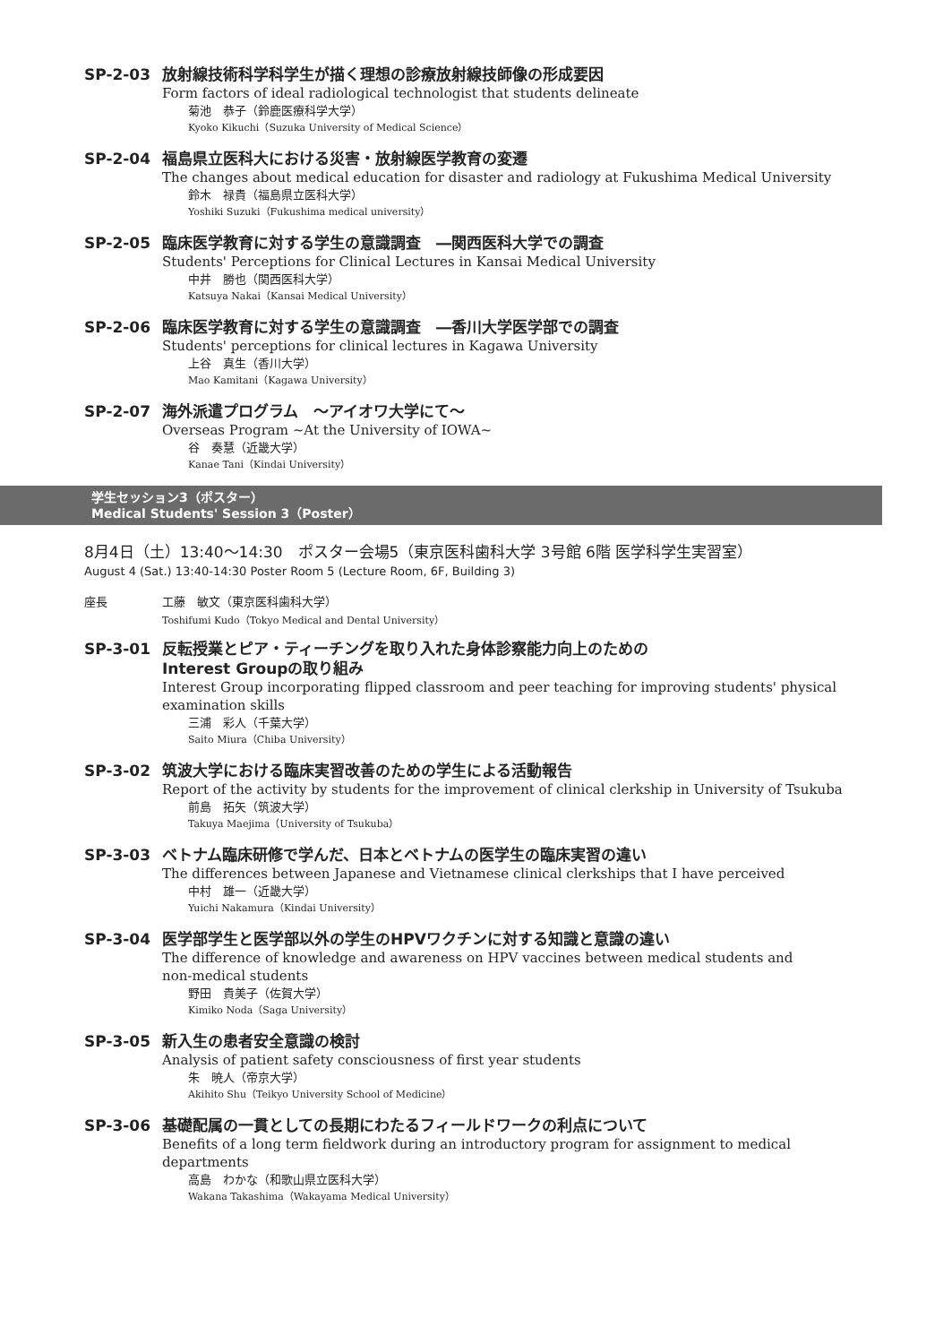SP-2-03 放射線技術科学科学生が描く理想の診療放射線技師像の形成要因
Form factors of ideal radiological technologist that students delineate
菊池　恭子（鈴鹿医療科学大学）
Kyoko Kikuchi（Suzuka University of Medical Science）
SP-2-04 福島県立医科大における災害・放射線医学教育の変遷
The changes about medical education for disaster and radiology at Fukushima Medical University
鈴木　禄貴（福島県立医科大学）
Yoshiki Suzuki（Fukushima medical university）
SP-2-05 臨床医学教育に対する学生の意識調査　―関西医科大学での調査
Students' Perceptions for Clinical Lectures in Kansai Medical University
中井　勝也（関西医科大学）
Katsuya Nakai（Kansai Medical University）
SP-2-06 臨床医学教育に対する学生の意識調査　―香川大学医学部での調査
Students' perceptions for clinical lectures in Kagawa University
上谷　真生（香川大学）
Mao Kamitani（Kagawa University）
SP-2-07 海外派遣プログラム　～アイオワ大学にて～
Overseas Program ~At the University of IOWA~
谷　奏慧（近畿大学）
Kanae Tani（Kindai University）
学生セッション3（ポスター）
Medical Students' Session 3（Poster）
8月4日（土）13:40～14:30　ポスター会場5（東京医科歯科大学 3号館 6階 医学科学生実習室）
August 4 (Sat.) 13:40-14:30 Poster Room 5 (Lecture Room, 6F, Building 3)
座長 工藤　敏文（東京医科歯科大学）
Toshifumi Kudo（Tokyo Medical and Dental University）
SP-3-01 反転授業とピア・ティーチングを取り入れた身体診察能力向上のための
Interest Groupの取り組み
Interest Group incorporating flipped classroom and peer teaching for improving students' physical examination skills
三浦　彩人（千葉大学）
Saito Miura（Chiba University）
SP-3-02 筑波大学における臨床実習改善のための学生による活動報告
Report of the activity by students for the improvement of clinical clerkship in University of Tsukuba
前島　拓矢（筑波大学）
Takuya Maejima（University of Tsukuba）
SP-3-03 ベトナム臨床研修で学んだ、日本とベトナムの医学生の臨床実習の違い
The differences between Japanese and Vietnamese clinical clerkships that I have perceived
中村　雄一（近畿大学）
Yuichi Nakamura（Kindai University）
SP-3-04 医学部学生と医学部以外の学生のHPVワクチンに対する知識と意識の違い
The difference of knowledge and awareness on HPV vaccines between medical students and
non-medical students
野田　貴美子（佐賀大学）
Kimiko Noda（Saga University）
SP-3-05 新入生の患者安全意識の検討
Analysis of patient safety consciousness of first year students
朱　暁人（帝京大学）
Akihito Shu（Teikyo University School of Medicine）
SP-3-06 基礎配属の一貫としての長期にわたるフィールドワークの利点について
Benefits of a long term fieldwork during an introductory program for assignment to medical
departments
高島　わかな（和歌山県立医科大学）
Wakana Takashima（Wakayama Medical University）